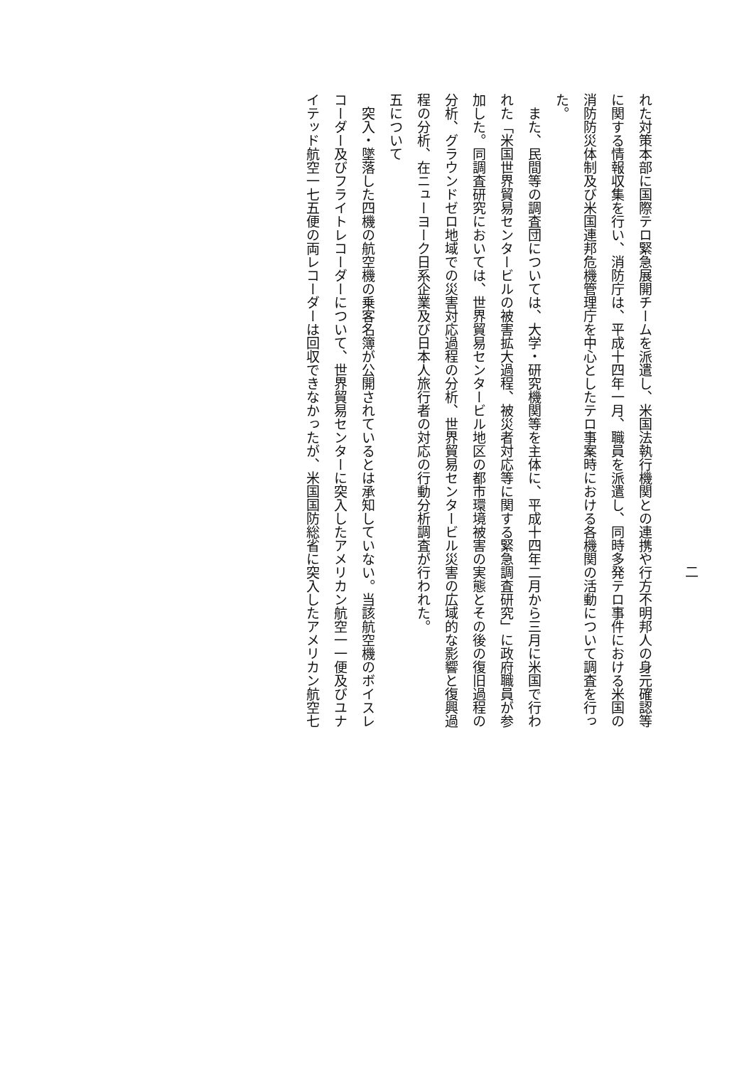二
れた対策本部に国際テロ緊急展開チームを派遣し、米国法執行機関との連携や行方不明邦人の身元確認等
に関する情報収集を行い、消防庁は、平成十四年一月、職員を派遣し、同時多発テロ事件における米国の
消防防災体制及び米国連邦危機管理庁を中心としたテロ事案時における各機関の活動について調査を行っ
た。
また、民間等の調査団については、大学・研究機関等を主体に、平成十四年二月から三月に米国で行わ
れた「米国世界貿易センタービルの被害拡大過程、被災者対応等に関する緊急調査研究」に政府職員が参
加した。同調査研究においては、世界貿易センタービル地区の都市環境被害の実態とその後の復旧過程の
分析、グラウンドゼロ地域での災害対応過程の分析、世界貿易センタービル災害の広域的な影響と復興過
程の分析、在ニューヨーク日系企業及び日本人旅行者の対応の行動分析調査が行われた。
五について
突入・墜落した四機の航空機の乗客名簿が公開されているとは承知していない。当該航空機のボイスレ
コーダー及びフライトレコーダーについて、世界貿易センターに突入したアメリカン航空一一便及びユナ
イテッド航空一七五便の両レコーダーは回収できなかったが、米国国防総省に突入したアメリカン航空七